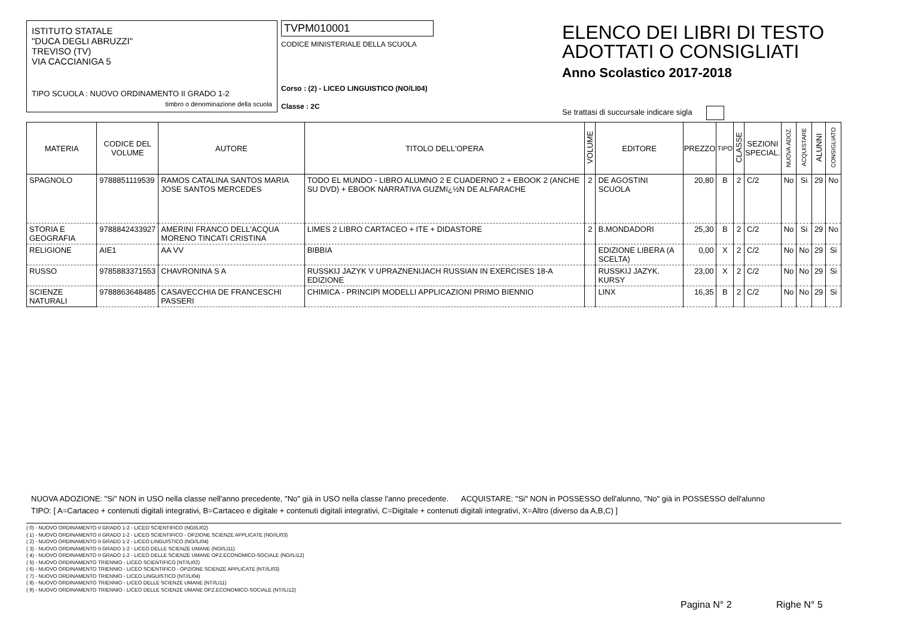ISTITUTO STATALE
"DUCA DEGLI ABRUZZI"
TREVISO (TV)
VIA CACCIANIGA 5
TIPO SCUOLA : NUOVO ORDINAMENTO II GRADO 1-2
timbro o denominazione della scuola
TVPM010001
CODICE MINISTERIALE DELLA SCUOLA
Corso : (2) - LICEO LINGUISTICO (NO/LI04)
Classe : 2C
ELENCO DEI LIBRI DI TESTO
ADOTTATI O CONSIGLIATI
Anno Scolastico 2017-2018
Se trattasi di succursale indicare sigla
| MATERIA | CODICE DEL VOLUME | AUTORE | TITOLO DELL'OPERA | VOLUME | EDITORE | PREZZO | TIPO | CLASSE | SEZIONI SPECIAL. | NUOVA ADOZ. | ACQUISTARE | ALUNNI | CONSIGLIATO |
| --- | --- | --- | --- | --- | --- | --- | --- | --- | --- | --- | --- | --- | --- |
| SPAGNOLO | 9788851119539 | RAMOS CATALINA SANTOS MARIA JOSE SANTOS MERCEDES | TODO EL MUNDO - LIBRO ALUMNO 2 E CUADERNO 2 + EBOOK 2 (ANCHE SU DVD) + EBOOK NARRATIVA GUZMï¿½N DE ALFARACHE | 2 | DE AGOSTINI SCUOLA | 20,80 | B | 2 | C/2 | No | Si | 29 | No |
| STORIA E GEOGRAFIA | 9788842433927 | AMERINI FRANCO DELL'ACQUA MORENO TINCATI CRISTINA | LIMES 2 LIBRO CARTACEO + ITE + DIDASTORE | 2 | B.MONDADORI | 25,30 | B | 2 | C/2 | No | Si | 29 | No |
| RELIGIONE | AIE1 | AA VV | BIBBIA | | EDIZIONE LIBERA (A SCELTA) | 0,00 | X | 2 | C/2 | No | No | 29 | Si |
| RUSSO | 9785883371553 | CHAVRONINA S A | RUSSKIJ JAZYK V UPRAZNENIJACH RUSSIAN IN EXERCISES 18-A EDIZIONE | | RUSSKIJ JAZYK. KURSY | 23,00 | X | 2 | C/2 | No | No | 29 | Si |
| SCIENZE NATURALI | 9788863648485 | CASAVECCHIA DE FRANCESCHI PASSERI | CHIMICA - PRINCIPI MODELLI APPLICAZIONI PRIMO BIENNIO | | LINX | 16,35 | B | 2 | C/2 | No | No | 29 | Si |
NUOVA ADOZIONE: "Si" NON in USO nella classe nell'anno precedente, "No" già in USO nella classe l'anno precedente. ACQUISTARE: "Si" NON in POSSESSO dell'alunno, "No" già in POSSESSO dell'alunno
TIPO: [ A=Cartaceo + contenuti digitali integrativi, B=Cartaceo e digitale + contenuti digitali integrativi, C=Digitale + contenuti digitali integrativi, X=Altro (diverso da A,B,C) ]
( 0) - NUOVO ORDINAMENTO II GRADO 1-2 - LICEO SCIENTIFICO (NO//LI02)
( 1) - NUOVO ORDINAMENTO II GRADO 1-2 - LICEO SCIENTIFICO - OPZIONE SCIENZE APPLICATE (NO//LI03)
( 2) - NUOVO ORDINAMENTO II GRADO 1-2 - LICEO LINGUISTICO (NO//LI04)
( 3) - NUOVO ORDINAMENTO II GRADO 1-2 - LICEO DELLE SCIENZE UMANE (NO//LI11)
( 4) - NUOVO ORDINAMENTO II GRADO 1-2 - LICEO DELLE SCIENZE UMANE OPZ.ECONOMICO-SOCIALE (NO//LI12)
( 5) - NUOVO ORDINAMENTO TRIENNIO - LICEO SCIENTIFICO (NT//LI02)
( 6) - NUOVO ORDINAMENTO TRIENNIO - LICEO SCIENTIFICO - OPZIONE SCIENZE APPLICATE (NT//LI03)
( 7) - NUOVO ORDINAMENTO TRIENNIO - LICEO LINGUISTICO (NT//LI04)
( 8) - NUOVO ORDINAMENTO TRIENNIO - LICEO DELLE SCIENZE UMANE (NT//LI11)
( 9) - NUOVO ORDINAMENTO TRIENNIO - LICEO DELLE SCIENZE UMANE OPZ.ECONOMICO-SOCIALE (NT//LI12)
Pagina N° 2 Righe N° 5